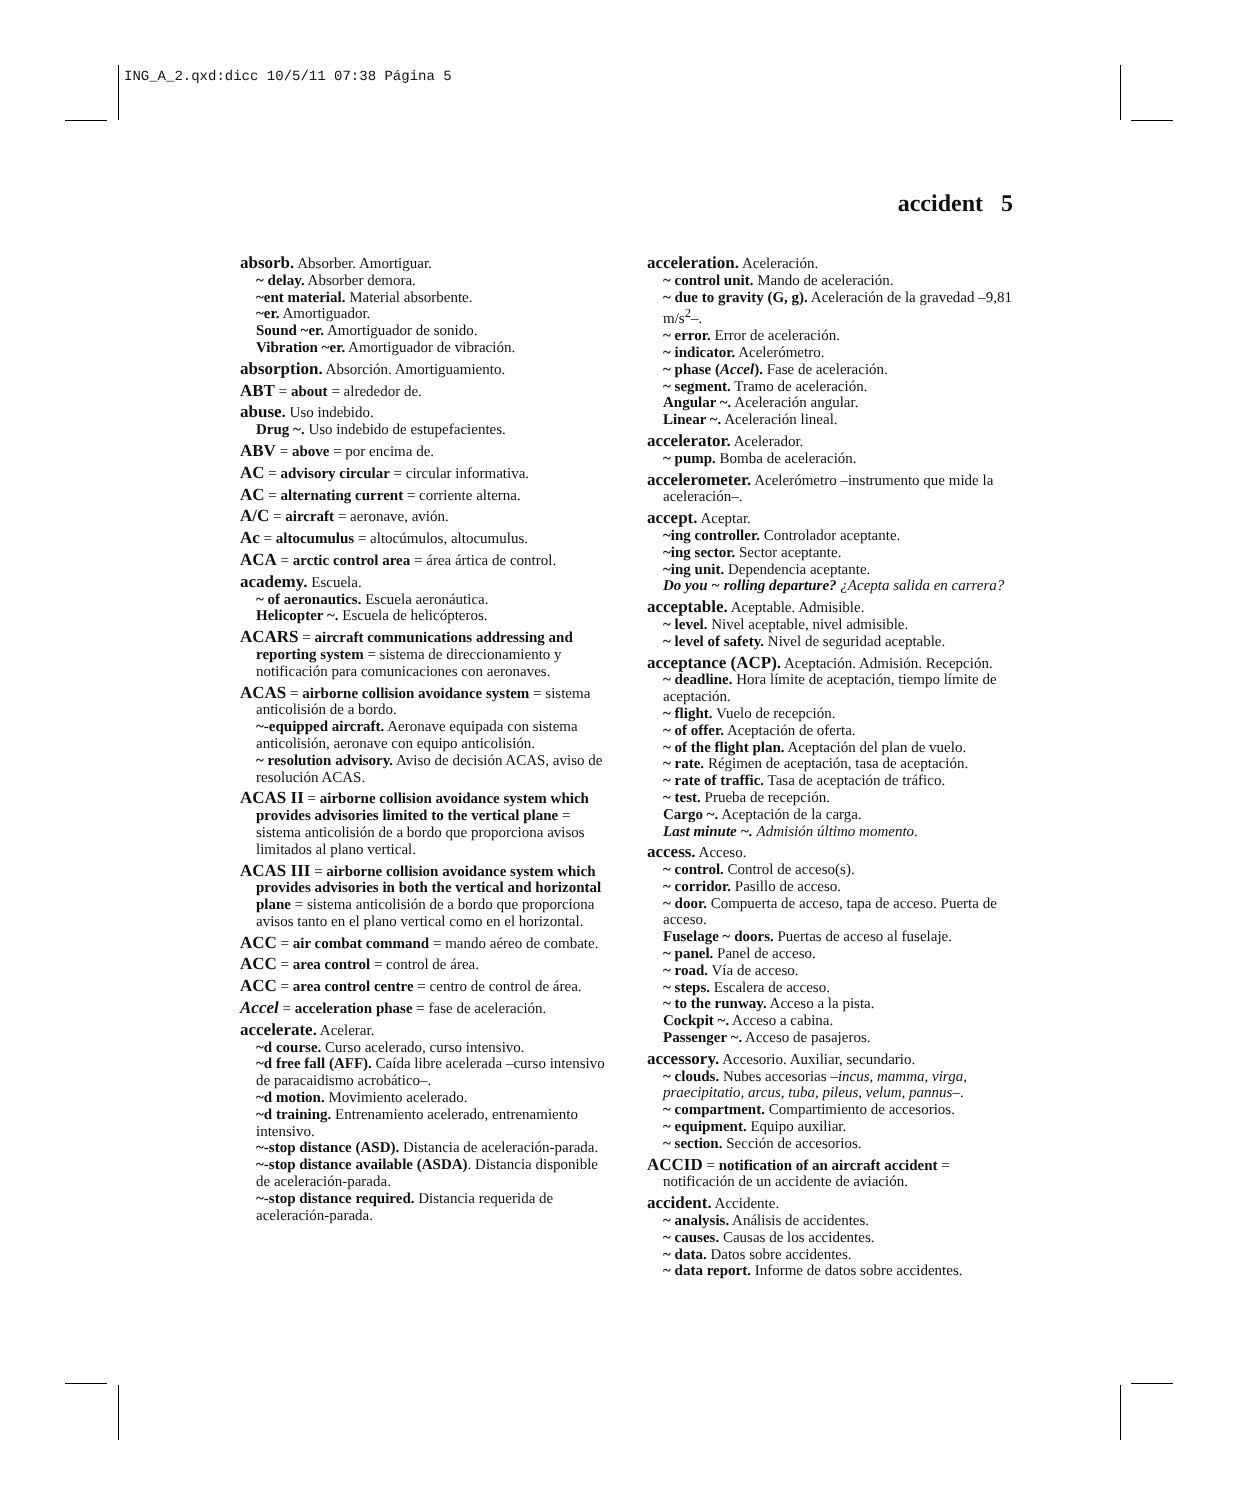ING_A_2.qxd:dicc 10/5/11 07:38 Página 5
accident 5
absorb. Absorber. Amortiguar.
~ delay. Absorber demora.
~ent material. Material absorbente.
~er. Amortiguador.
Sound ~er. Amortiguador de sonido.
Vibration ~er. Amortiguador de vibración.
absorption. Absorción. Amortiguamiento.
ABT = about = alrededor de.
abuse. Uso indebido.
Drug ~. Uso indebido de estupefacientes.
ABV = above = por encima de.
AC = advisory circular = circular informativa.
AC = alternating current = corriente alterna.
A/C = aircraft = aeronave, avión.
Ac = altocumulus = altocúmulos, altocumulus.
ACA = arctic control area = área ártica de control.
academy. Escuela.
~ of aeronautics. Escuela aeronáutica.
Helicopter ~. Escuela de helicópteros.
ACARS = aircraft communications addressing and reporting system = sistema de direccionamiento y notificación para comunicaciones con aeronaves.
ACAS = airborne collision avoidance system = sistema anticolisión de a bordo.
~-equipped aircraft. Aeronave equipada con sistema anticolisión, aeronave con equipo anticolisión.
~ resolution advisory. Aviso de decisión ACAS, aviso de resolución ACAS.
ACAS II = airborne collision avoidance system which provides advisories limited to the vertical plane = sistema anticolisión de a bordo que proporciona avisos limitados al plano vertical.
ACAS III = airborne collision avoidance system which provides advisories in both the vertical and horizontal plane = sistema anticolisión de a bordo que proporciona avisos tanto en el plano vertical como en el horizontal.
ACC = air combat command = mando aéreo de combate.
ACC = area control = control de área.
ACC = area control centre = centro de control de área.
Accel = acceleration phase = fase de aceleración.
accelerate. Acelerar.
~d course. Curso acelerado, curso intensivo.
~d free fall (AFF). Caída libre acelerada –curso intensivo de paracaidismo acrobático–.
~d motion. Movimiento acelerado.
~d training. Entrenamiento acelerado, entrenamiento intensivo.
~-stop distance (ASD). Distancia de aceleración-parada.
~-stop distance available (ASDA). Distancia disponible de aceleración-parada.
~-stop distance required. Distancia requerida de aceleración-parada.
acceleration. Aceleración.
~ control unit. Mando de aceleración.
~ due to gravity (G, g). Aceleración de la gravedad –9,81 m/s<sup>2</sup>–.
~ error. Error de aceleración.
~ indicator. Acelerómetro.
~ phase (Accel). Fase de aceleración.
~ segment. Tramo de aceleración.
Angular ~. Aceleración angular.
Linear ~. Aceleración lineal.
accelerator. Acelerador.
~ pump. Bomba de aceleración.
accelerometer. Acelerómetro –instrumento que mide la aceleración–.
accept. Aceptar.
~ing controller. Controlador aceptante.
~ing sector. Sector aceptante.
~ing unit. Dependencia aceptante.
Do you ~ rolling departure? ¿Acepta salida en carrera?
acceptable. Aceptable. Admisible.
~ level. Nivel aceptable, nivel admisible.
~ level of safety. Nivel de seguridad aceptable.
acceptance (ACP). Aceptación. Admisión. Recepción.
~ deadline. Hora límite de aceptación, tiempo límite de aceptación.
~ flight. Vuelo de recepción.
~ of offer. Aceptación de oferta.
~ of the flight plan. Aceptación del plan de vuelo.
~ rate. Régimen de aceptación, tasa de aceptación.
~ rate of traffic. Tasa de aceptación de tráfico.
~ test. Prueba de recepción.
Cargo ~. Aceptación de la carga.
Last minute ~. Admisión último momento.
access. Acceso.
~ control. Control de acceso(s).
~ corridor. Pasillo de acceso.
~ door. Compuerta de acceso, tapa de acceso. Puerta de acceso.
Fuselage ~ doors. Puertas de acceso al fuselaje.
~ panel. Panel de acceso.
~ road. Vía de acceso.
~ steps. Escalera de acceso.
~ to the runway. Acceso a la pista.
Cockpit ~. Acceso a cabina.
Passenger ~. Acceso de pasajeros.
accessory. Accesorio. Auxiliar, secundario.
~ clouds. Nubes accesorias –incus, mamma, virga, praecipitatio, arcus, tuba, pileus, velum, pannus–.
~ compartment. Compartimiento de accesorios.
~ equipment. Equipo auxiliar.
~ section. Sección de accesorios.
ACCID = notification of an aircraft accident = notificación de un accidente de aviación.
accident. Accidente.
~ analysis. Análisis de accidentes.
~ causes. Causas de los accidentes.
~ data. Datos sobre accidentes.
~ data report. Informe de datos sobre accidentes.